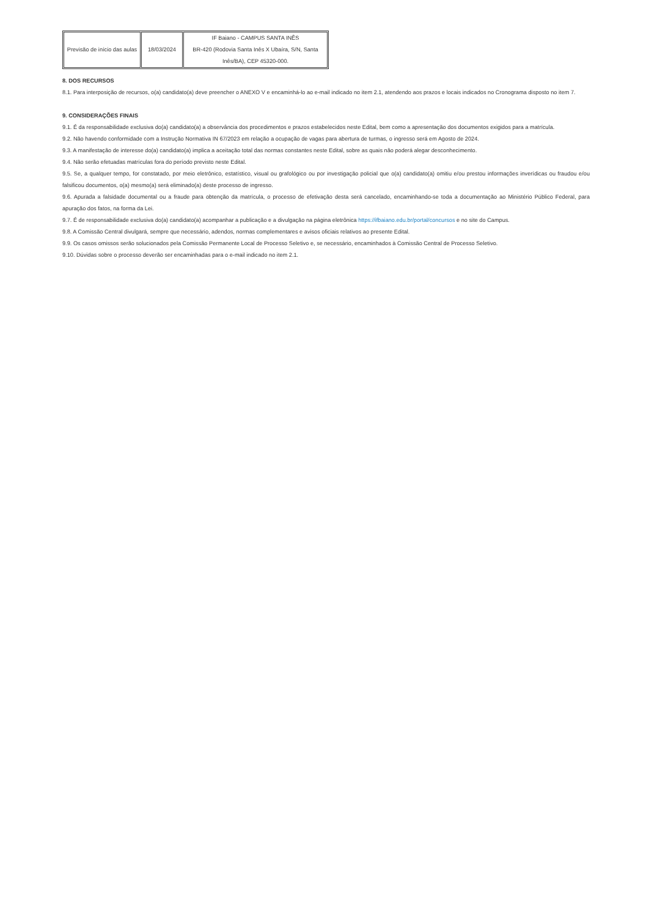| Previsão de início das aulas | 18/03/2024 | IF Baiano - CAMPUS SANTA INÊS BR-420 (Rodovia Santa Inês X Ubaíra, S/N, Santa Inês/BA), CEP 45320-000. |
8. DOS RECURSOS
8.1. Para interposição de recursos, o(a) candidato(a) deve preencher o ANEXO V e encaminhá-lo ao e-mail indicado no item 2.1, atendendo aos prazos e locais indicados no Cronograma disposto no item 7.
9. CONSIDERAÇÕES FINAIS
9.1. É da responsabilidade exclusiva do(a) candidato(a) a observância dos procedimentos e prazos estabelecidos neste Edital, bem como a apresentação dos documentos exigidos para a matrícula.
9.2. Não havendo conformidade com a Instrução Normativa IN 67/2023 em relação a ocupação de vagas para abertura de turmas, o ingresso será em Agosto de 2024.
9.3. A manifestação de interesse do(a) candidato(a) implica a aceitação total das normas constantes neste Edital, sobre as quais não poderá alegar desconhecimento.
9.4. Não serão efetuadas matrículas fora do período previsto neste Edital.
9.5. Se, a qualquer tempo, for constatado, por meio eletrônico, estatístico, visual ou grafológico ou por investigação policial que o(a) candidato(a) omitiu e/ou prestou informações inverídicas ou fraudou e/ou falsificou documentos, o(a) mesmo(a) será eliminado(a) deste processo de ingresso.
9.6. Apurada a falsidade documental ou a fraude para obtenção da matrícula, o processo de efetivação desta será cancelado, encaminhando-se toda a documentação ao Ministério Público Federal, para apuração dos fatos, na forma da Lei.
9.7. É de responsabilidade exclusiva do(a) candidato(a) acompanhar a publicação e a divulgação na página eletrônica https://ifbaiano.edu.br/portal/concursos e no site do Campus.
9.8. A Comissão Central divulgará, sempre que necessário, adendos, normas complementares e avisos oficiais relativos ao presente Edital.
9.9. Os casos omissos serão solucionados pela Comissão Permanente Local de Processo Seletivo e, se necessário, encaminhados à Comissão Central de Processo Seletivo.
9.10. Dúvidas sobre o processo deverão ser encaminhadas para o e-mail indicado no item 2.1.